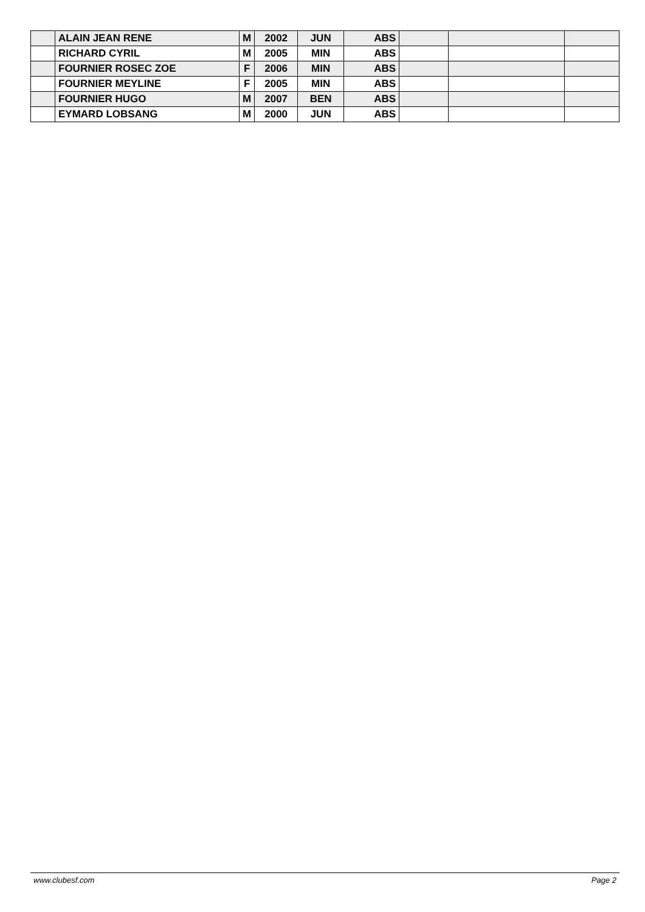| | ALAIN JEAN RENE | M | 2002 | JUN | ABS | | | |
| | RICHARD CYRIL | M | 2005 | MIN | ABS | | | |
| | FOURNIER ROSEC ZOE | F | 2006 | MIN | ABS | | | |
| | FOURNIER MEYLINE | F | 2005 | MIN | ABS | | | |
| | FOURNIER HUGO | M | 2007 | BEN | ABS | | | |
| | EYMARD LOBSANG | M | 2000 | JUN | ABS | | | |
www.clubesf.com Page 2